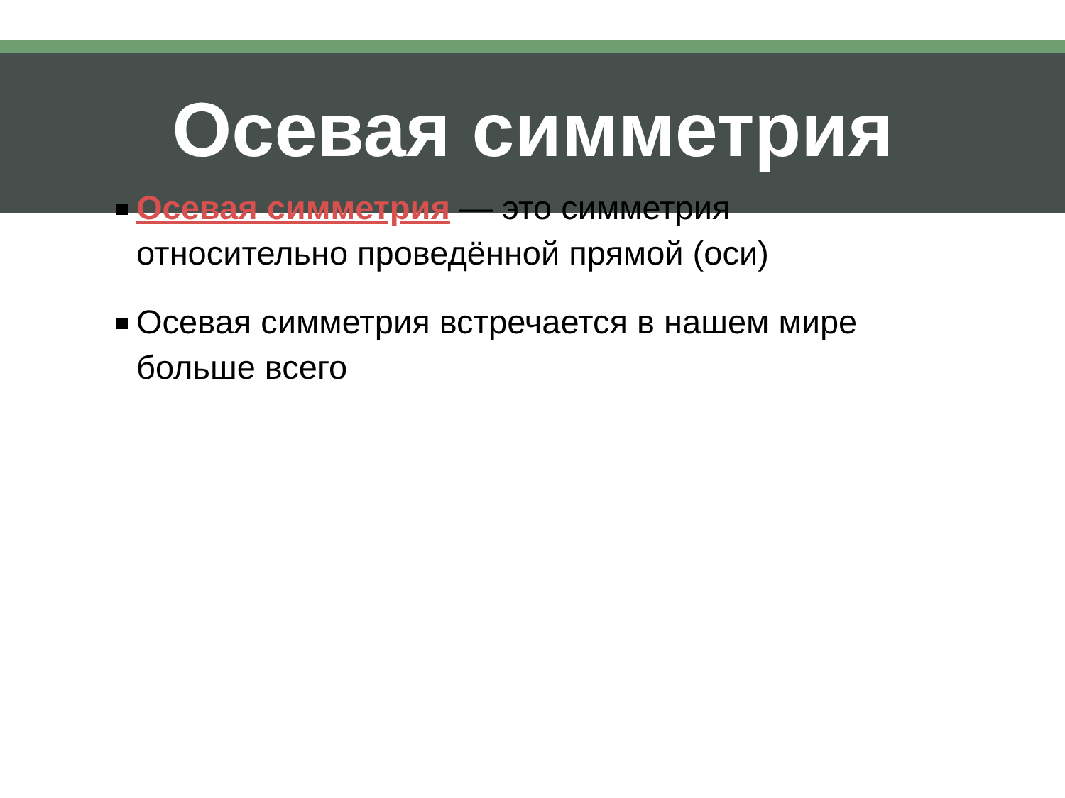Осевая симметрия
Осевая симметрия — это симметрия относительно проведённой прямой (оси)
Осевая симметрия встречается в нашем мире больше всего